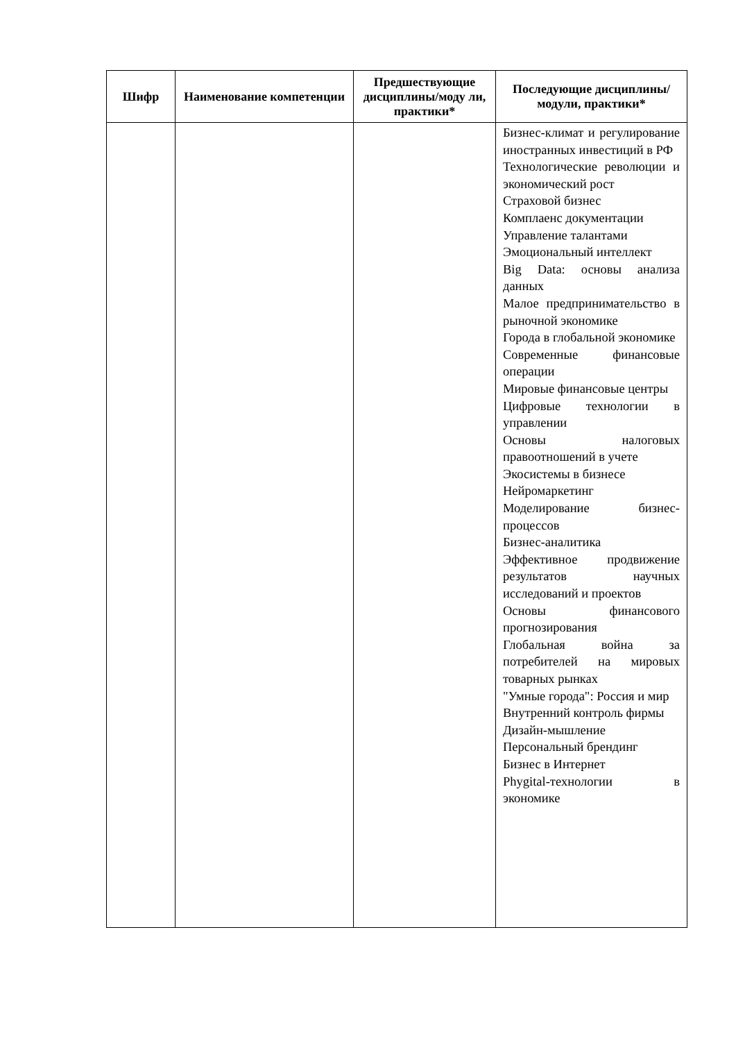| Шифр | Наименование компетенции | Предшествующие дисциплины/моду ли, практики* | Последующие дисциплины/модули, практики* |
| --- | --- | --- | --- |
| | | | Бизнес-климат и регулирование иностранных инвестиций в РФ Технологические революции и экономический рост Страховой бизнес Комплаенс документации Управление талантами Эмоциональный интеллект Big Data: основы анализа данных Малое предпринимательство в рыночной экономике Города в глобальной экономике Современные финансовые операции Мировые финансовые центры Цифровые технологии в управлении Основы налоговых правоотношений в учете Экосистемы в бизнесе Нейромаркетинг Моделирование бизнес-процессов Бизнес-аналитика Эффективное продвижение результатов научных исследований и проектов Основы финансового прогнозирования Глобальная война за потребителей на мировых товарных рынках "Умные города": Россия и мир Внутренний контроль фирмы Дизайн-мышление Персональный брендинг Бизнес в Интернет Phygital-технологии в экономике |